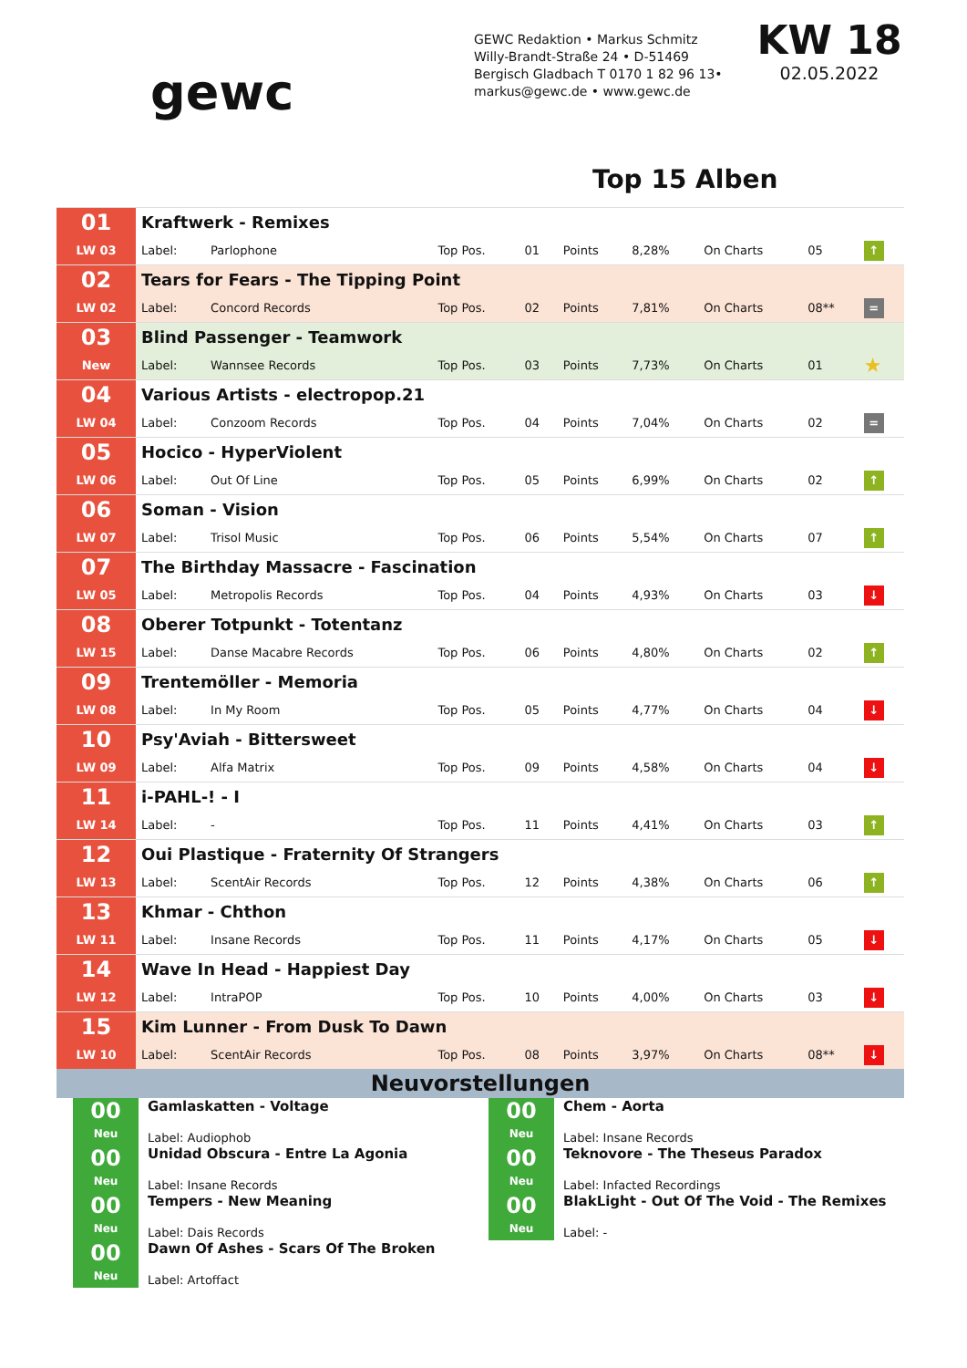gewc
GEWC Redaktion • Markus Schmitz
Willy-Brandt-Straße 24 • D-51469
Bergisch Gladbach T 0170 1 82 96 13•
markus@gewc.de • www.gewc.de
KW 18
02.05.2022
Top 15 Alben
| 01 | Kraftwerk - Remixes | | | | | | | | |
| LW 03 | Label: | Parlophone | Top Pos. | 01 | Points | 8,28% | On Charts | 05 | ↑ |
| 02 | Tears for Fears - The Tipping Point | | | | | | | | |
| LW 02 | Label: | Concord Records | Top Pos. | 02 | Points | 7,81% | On Charts | 08** | = |
| 03 | Blind Passenger - Teamwork | | | | | | | | |
| New | Label: | Wannsee Records | Top Pos. | 03 | Points | 7,73% | On Charts | 01 | ★ |
| 04 | Various Artists - electropop.21 | | | | | | | | |
| LW 04 | Label: | Conzoom Records | Top Pos. | 04 | Points | 7,04% | On Charts | 02 | = |
| 05 | Hocico - HyperViolent | | | | | | | | |
| LW 06 | Label: | Out Of Line | Top Pos. | 05 | Points | 6,99% | On Charts | 02 | ↑ |
| 06 | Soman - Vision | | | | | | | | |
| LW 07 | Label: | Trisol Music | Top Pos. | 06 | Points | 5,54% | On Charts | 07 | ↑ |
| 07 | The Birthday Massacre - Fascination | | | | | | | | |
| LW 05 | Label: | Metropolis Records | Top Pos. | 04 | Points | 4,93% | On Charts | 03 | ↓ |
| 08 | Oberer Totpunkt - Totentanz | | | | | | | | |
| LW 15 | Label: | Danse Macabre Records | Top Pos. | 06 | Points | 4,80% | On Charts | 02 | ↑ |
| 09 | Trentemöller - Memoria | | | | | | | | |
| LW 08 | Label: | In My Room | Top Pos. | 05 | Points | 4,77% | On Charts | 04 | ↓ |
| 10 | Psy'Aviah - Bittersweet | | | | | | | | |
| LW 09 | Label: | Alfa Matrix | Top Pos. | 09 | Points | 4,58% | On Charts | 04 | ↓ |
| 11 | i-PAHL-! - I | | | | | | | | |
| LW 14 | Label: | - | Top Pos. | 11 | Points | 4,41% | On Charts | 03 | ↑ |
| 12 | Oui Plastique - Fraternity Of Strangers | | | | | | | | |
| LW 13 | Label: | ScentAir Records | Top Pos. | 12 | Points | 4,38% | On Charts | 06 | ↑ |
| 13 | Khmar - Chthon | | | | | | | | |
| LW 11 | Label: | Insane Records | Top Pos. | 11 | Points | 4,17% | On Charts | 05 | ↓ |
| 14 | Wave In Head - Happiest Day | | | | | | | | |
| LW 12 | Label: | IntraPOP | Top Pos. | 10 | Points | 4,00% | On Charts | 03 | ↓ |
| 15 | Kim Lunner - From Dusk To Dawn | | | | | | | | |
| LW 10 | Label: | ScentAir Records | Top Pos. | 08 | Points | 3,97% | On Charts | 08** | ↓ |
Neuvorstellungen
00
Neu
Gamlaskatten - Voltage
Label: Audiophob
00
Neu
Unidad Obscura - Entre La Agonia
Label: Insane Records
00
Neu
Tempers - New Meaning
Label: Dais Records
00
Neu
Dawn Of Ashes - Scars Of The Broken
Label: Artoffact
00
Neu
Chem - Aorta
Label: Insane Records
00
Neu
Teknovore - The Theseus Paradox
Label: Infacted Recordings
00
Neu
BlakLight - Out Of The Void - The Remixes
Label: -